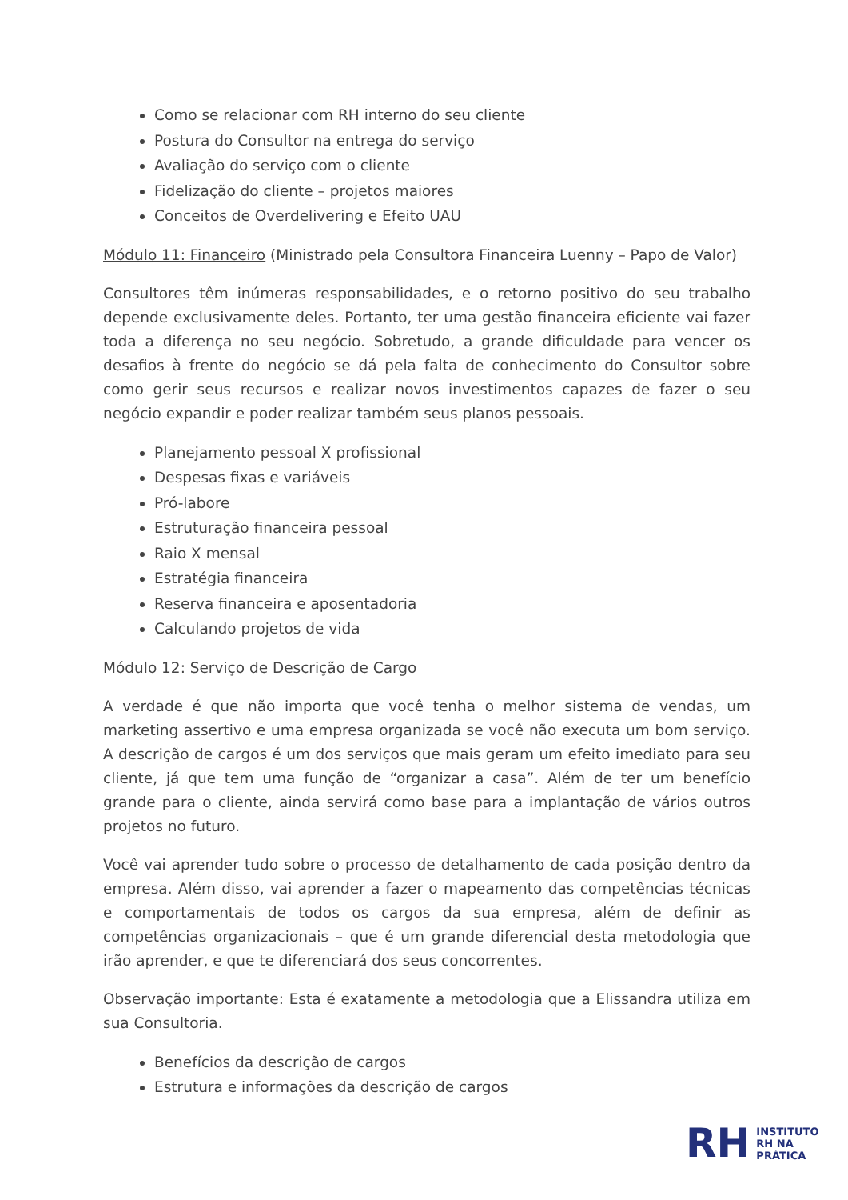Como se relacionar com RH interno do seu cliente
Postura do Consultor na entrega do serviço
Avaliação do serviço com o cliente
Fidelização do cliente – projetos maiores
Conceitos de Overdelivering e Efeito UAU
Módulo 11: Financeiro (Ministrado pela Consultora Financeira Luenny – Papo de Valor)
Consultores têm inúmeras responsabilidades, e o retorno positivo do seu trabalho depende exclusivamente deles. Portanto, ter uma gestão financeira eficiente vai fazer toda a diferença no seu negócio. Sobretudo, a grande dificuldade para vencer os desafios à frente do negócio se dá pela falta de conhecimento do Consultor sobre como gerir seus recursos e realizar novos investimentos capazes de fazer o seu negócio expandir e poder realizar também seus planos pessoais.
Planejamento pessoal X profissional
Despesas fixas e variáveis
Pró-labore
Estruturação financeira pessoal
Raio X mensal
Estratégia financeira
Reserva financeira e aposentadoria
Calculando projetos de vida
Módulo 12: Serviço de Descrição de Cargo
A verdade é que não importa que você tenha o melhor sistema de vendas, um marketing assertivo e uma empresa organizada se você não executa um bom serviço. A descrição de cargos é um dos serviços que mais geram um efeito imediato para seu cliente, já que tem uma função de “organizar a casa”. Além de ter um benefício grande para o cliente, ainda servirá como base para a implantação de vários outros projetos no futuro.
Você vai aprender tudo sobre o processo de detalhamento de cada posição dentro da empresa. Além disso, vai aprender a fazer o mapeamento das competências técnicas e comportamentais de todos os cargos da sua empresa, além de definir as competências organizacionais – que é um grande diferencial desta metodologia que irão aprender, e que te diferenciará dos seus concorrentes.
Observação importante: Esta é exatamente a metodologia que a Elissandra utiliza em sua Consultoria.
Benefícios da descrição de cargos
Estrutura e informações da descrição de cargos
RH
INSTITUTO
RH NA
PRÁTICA